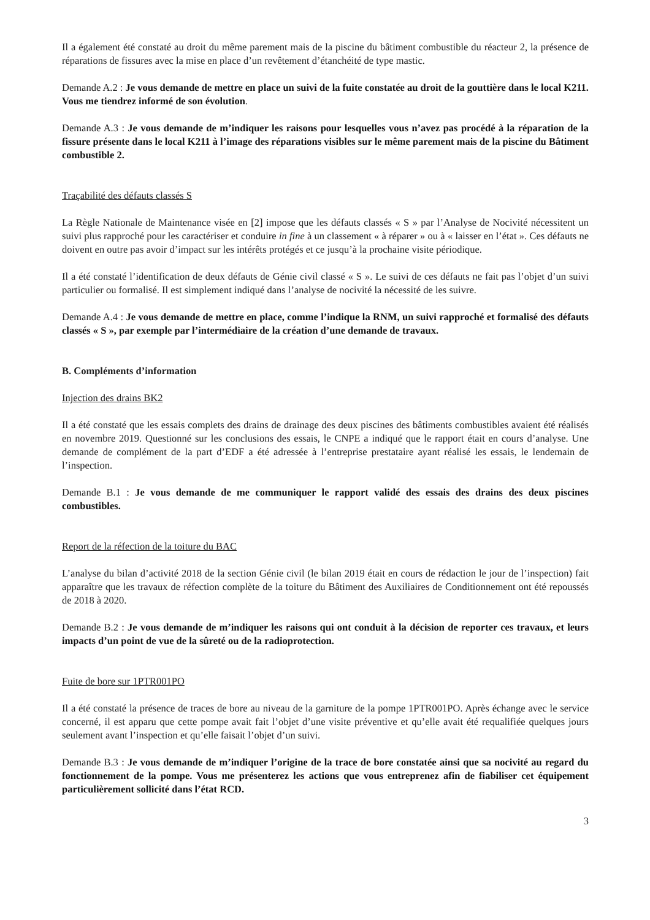Il a également été constaté au droit du même parement mais de la piscine du bâtiment combustible du réacteur 2, la présence de réparations de fissures avec la mise en place d’un revêtement d’étanchéité de type mastic.
Demande A.2 : Je vous demande de mettre en place un suivi de la fuite constatée au droit de la gouttière dans le local K211. Vous me tiendrez informé de son évolution.
Demande A.3 : Je vous demande de m’indiquer les raisons pour lesquelles vous n’avez pas procédé à la réparation de la fissure présente dans le local K211 à l’image des réparations visibles sur le même parement mais de la piscine du Bâtiment combustible 2.
Traçabilité des défauts classés S
La Règle Nationale de Maintenance visée en [2] impose que les défauts classés « S » par l’Analyse de Nocivité nécessitent un suivi plus rapproché pour les caractériser et conduire in fine à un classement « à réparer » ou à « laisser en l’état ». Ces défauts ne doivent en outre pas avoir d’impact sur les intérêts protégés et ce jusqu’à la prochaine visite périodique.
Il a été constaté l’identification de deux défauts de Génie civil classé « S ». Le suivi de ces défauts ne fait pas l’objet d’un suivi particulier ou formalisé. Il est simplement indiqué dans l’analyse de nocivité la nécessité de les suivre.
Demande A.4 : Je vous demande de mettre en place, comme l’indique la RNM, un suivi rapproché et formalisé des défauts classés « S », par exemple par l’intermédiaire de la création d’une demande de travaux.
B. Compléments d’information
Injection des drains BK2
Il a été constaté que les essais complets des drains de drainage des deux piscines des bâtiments combustibles avaient été réalisés en novembre 2019. Questionné sur les conclusions des essais, le CNPE a indiqué que le rapport était en cours d’analyse. Une demande de complément de la part d’EDF a été adressée à l’entreprise prestataire ayant réalisé les essais, le lendemain de l’inspection.
Demande B.1 : Je vous demande de me communiquer le rapport validé des essais des drains des deux piscines combustibles.
Report de la réfection de la toiture du BAC
L’analyse du bilan d’activité 2018 de la section Génie civil (le bilan 2019 était en cours de rédaction le jour de l’inspection) fait apparaître que les travaux de réfection complète de la toiture du Bâtiment des Auxiliaires de Conditionnement ont été repoussés de 2018 à 2020.
Demande B.2 : Je vous demande de m’indiquer les raisons qui ont conduit à la décision de reporter ces travaux, et leurs impacts d’un point de vue de la sûreté ou de la radioprotection.
Fuite de bore sur 1PTR001PO
Il a été constaté la présence de traces de bore au niveau de la garniture de la pompe 1PTR001PO. Après échange avec le service concerné, il est apparu que cette pompe avait fait l’objet d’une visite préventive et qu’elle avait été requalifiée quelques jours seulement avant l’inspection et qu’elle faisait l’objet d’un suivi.
Demande B.3 : Je vous demande de m’indiquer l’origine de la trace de bore constatée ainsi que sa nocivité au regard du fonctionnement de la pompe. Vous me présenterez les actions que vous entreprenez afin de fiabiliser cet équipement particulièrement sollicité dans l’état RCD.
3